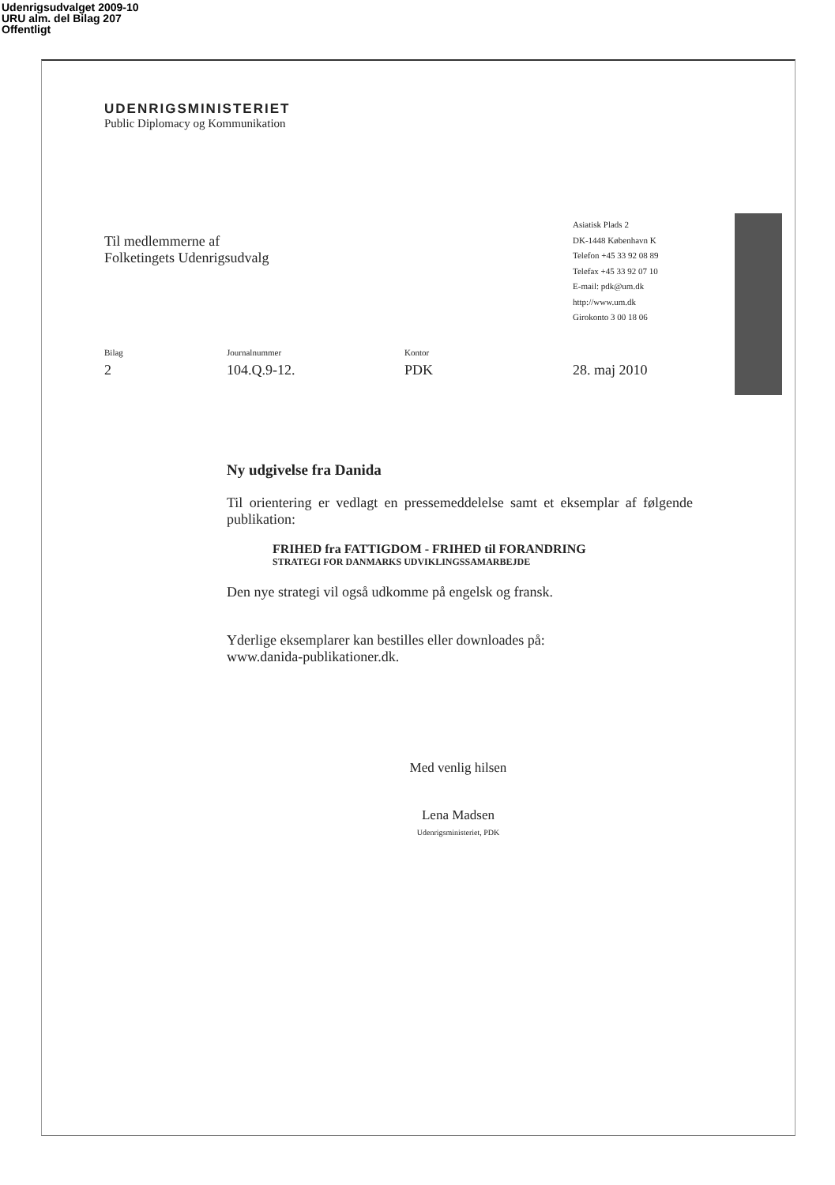Udenrigsudvalget 2009-10
URU alm. del Bilag 207
Offentligt
UDENRIGSMINISTERIET
Public Diplomacy og Kommunikation
Til medlemmerne af
Folketingets Udenrigsudvalg
Asiatisk Plads 2
DK-1448 København K
Telefon +45 33 92 08 89
Telefax +45 33 92 07 10
E-mail: pdk@um.dk
http://www.um.dk
Girokonto 3 00 18 06
Bilag
2
Journalnummer
104.Q.9-12.
Kontor
PDK
28. maj 2010
Ny udgivelse fra Danida
Til orientering er vedlagt en pressemeddelelse samt et eksemplar af følgende publikation:
FRIHED fra FATTIGDOM - FRIHED til FORANDRING
STRATEGI FOR DANMARKS UDVIKLINGSSAMARBEJDE
Den nye strategi vil også udkomme på engelsk og fransk.
Yderlige eksemplarer kan bestilles eller downloades på:
www.danida-publikationer.dk.
Med venlig hilsen
Lena Madsen
Udenrigsministeriet, PDK